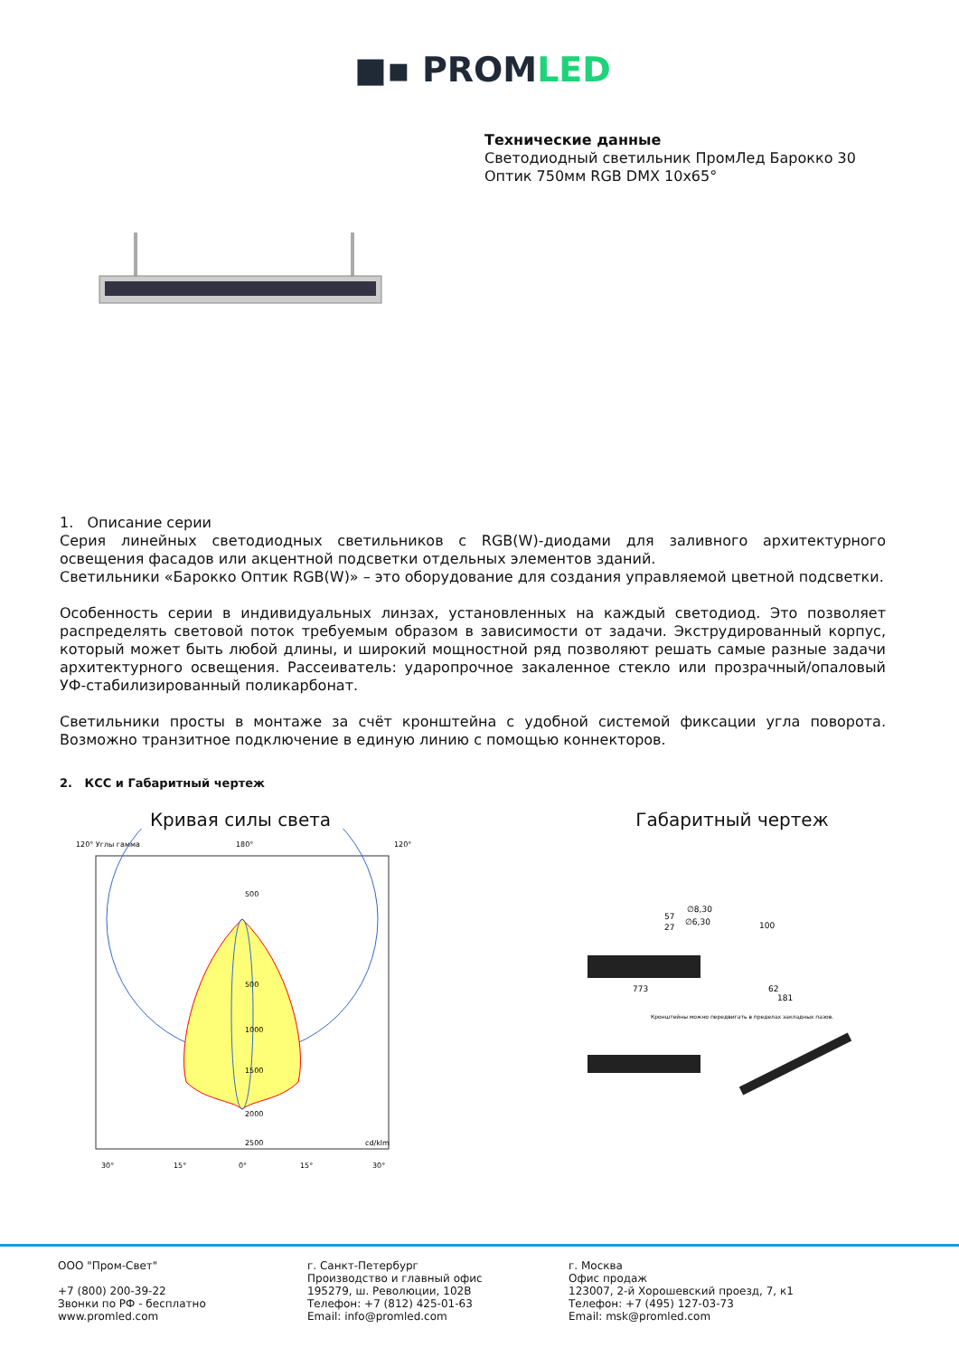■▪ PROMLED
Технические данные
Светодиодный светильник ПромЛед Барокко 30
Оптик 750мм RGB DMX 10x65°
1. Описание серии
Серия линейных светодиодных светильников с RGB(W)-диодами для заливного архитектурного освещения фасадов или акцентной подсветки отдельных элементов зданий.
Светильники «Барокко Оптик RGB(W)» – это оборудование для создания управляемой цветной подсветки.
Особенность серии в индивидуальных линзах, установленных на каждый светодиод. Это позволяет распределять световой поток требуемым образом в зависимости от задачи. Экструдированный корпус, который может быть любой длины, и широкий мощностной ряд позволяют решать самые разные задачи архитектурного освещения. Рассеиватель: ударопрочное закаленное стекло или прозрачный/опаловый УФ-стабилизированный поликарбонат.
Светильники просты в монтаже за счёт кронштейна с удобной системой фиксации угла поворота. Возможно транзитное подключение в единую линию с помощью коннекторов.
2. КСС и Габаритный чертеж
Кривая силы света
120° Углы гамма
180°
120°
500
500
1000
1500
2000
2500
cd/klm
30°
15°
0°
15°
30°
Габаритный чертеж
57
27
∅8,30
∅6,30
100
773
62
181
Кронштейны можно передвигать в пределах закладных пазов.
ООО "Пром-Свет"
+7 (800) 200-39-22
Звонки по РФ - бесплатно
www.promled.com
г. Санкт-Петербург
Производство и главный офис
195279, ш. Революции, 102В
Телефон: +7 (812) 425-01-63
Email: info@promled.com
г. Москва
Офис продаж
123007, 2-й Хорошевский проезд, 7, к1
Телефон: +7 (495) 127-03-73
Email: msk@promled.com